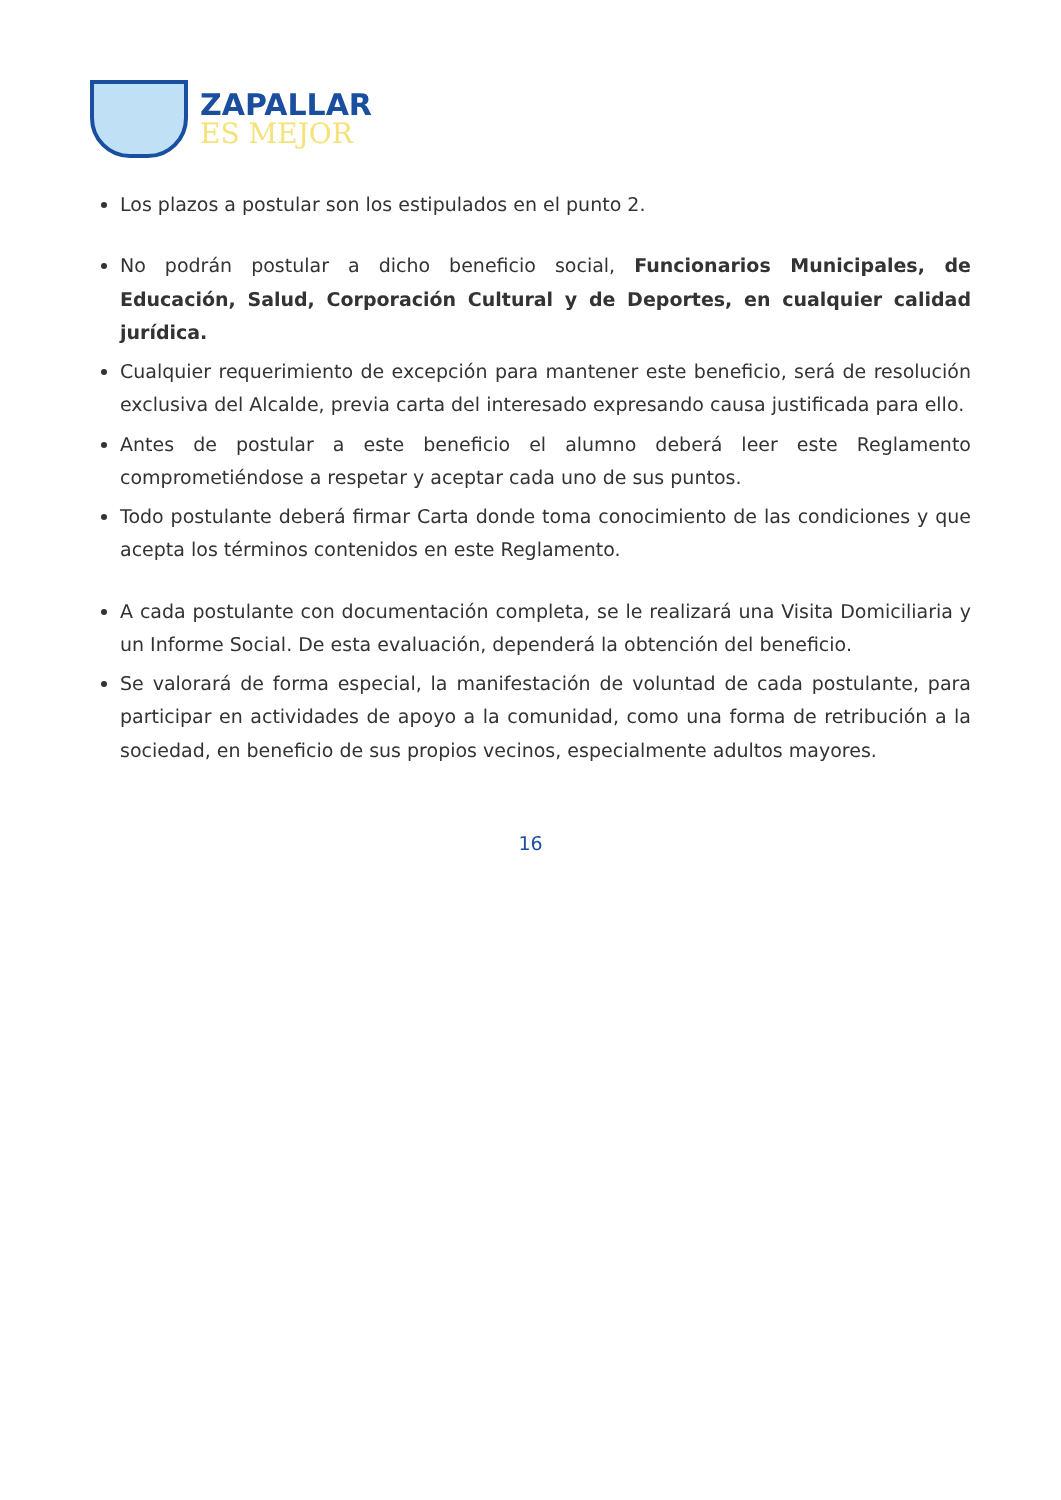ZAPALLAR
ES MEJOR
Los plazos a postular son los estipulados en el punto 2.
No podrán postular a dicho beneficio social, Funcionarios Municipales, de Educación, Salud, Corporación Cultural y de Deportes, en cualquier calidad jurídica.
Cualquier requerimiento de excepción para mantener este beneficio, será de resolución exclusiva del Alcalde, previa carta del interesado expresando causa justificada para ello.
Antes de postular a este beneficio el alumno deberá leer este Reglamento comprometiéndose a respetar y aceptar cada uno de sus puntos.
Todo postulante deberá firmar Carta donde toma conocimiento de las condiciones y que acepta los términos contenidos en este Reglamento.
A cada postulante con documentación completa, se le realizará una Visita Domiciliaria y un Informe Social. De esta evaluación, dependerá la obtención del beneficio.
Se valorará de forma especial, la manifestación de voluntad de cada postulante, para participar en actividades de apoyo a la comunidad, como una forma de retribución a la sociedad, en beneficio de sus propios vecinos, especialmente adultos mayores.
16